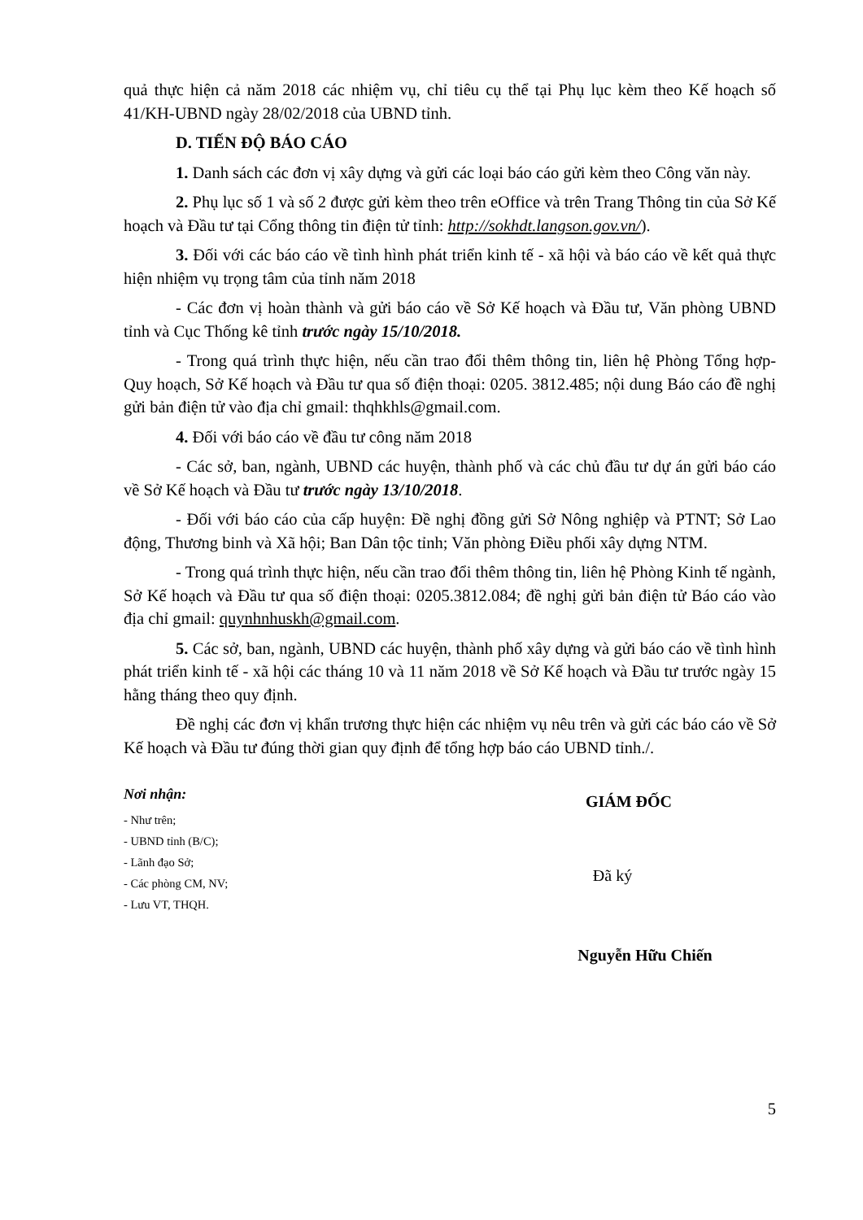quả thực hiện cả năm 2018 các nhiệm vụ, chỉ tiêu cụ thể tại Phụ lục kèm theo Kế hoạch số 41/KH-UBND ngày 28/02/2018 của UBND tỉnh.
D. TIẾN ĐỘ BÁO CÁO
1. Danh sách các đơn vị xây dựng và gửi các loại báo cáo gửi kèm theo Công văn này.
2. Phụ lục số 1 và số 2 được gửi kèm theo trên eOffice và trên Trang Thông tin của Sở Kế hoạch và Đầu tư tại Cổng thông tin điện tử tỉnh: http://sokhdt.langson.gov.vn/).
3. Đối với các báo cáo về tình hình phát triển kinh tế - xã hội và báo cáo về kết quả thực hiện nhiệm vụ trọng tâm của tỉnh năm 2018
- Các đơn vị hoàn thành và gửi báo cáo về Sở Kế hoạch và Đầu tư, Văn phòng UBND tỉnh và Cục Thống kê tỉnh trước ngày 15/10/2018.
- Trong quá trình thực hiện, nếu cần trao đổi thêm thông tin, liên hệ Phòng Tổng hợp- Quy hoạch, Sở Kế hoạch và Đầu tư qua số điện thoại: 0205. 3812.485; nội dung Báo cáo đề nghị gửi bản điện tử vào địa chỉ gmail: thqhkhls@gmail.com.
4. Đối với báo cáo về đầu tư công năm 2018
- Các sở, ban, ngành, UBND các huyện, thành phố và các chủ đầu tư dự án gửi báo cáo về Sở Kế hoạch và Đầu tư trước ngày 13/10/2018.
- Đối với báo cáo của cấp huyện: Đề nghị đồng gửi Sở Nông nghiệp và PTNT; Sở Lao động, Thương binh và Xã hội; Ban Dân tộc tỉnh; Văn phòng Điều phối xây dựng NTM.
- Trong quá trình thực hiện, nếu cần trao đổi thêm thông tin, liên hệ Phòng Kinh tế ngành, Sở Kế hoạch và Đầu tư qua số điện thoại: 0205.3812.084; đề nghị gửi bản điện tử Báo cáo vào địa chỉ gmail: quynhnhuskh@gmail.com.
5. Các sở, ban, ngành, UBND các huyện, thành phố xây dựng và gửi báo cáo về tình hình phát triển kinh tế - xã hội các tháng 10 và 11 năm 2018 về Sở Kế hoạch và Đầu tư trước ngày 15 hằng tháng theo quy định.
Đề nghị các đơn vị khẩn trương thực hiện các nhiệm vụ nêu trên và gửi các báo cáo về Sở Kế hoạch và Đầu tư đúng thời gian quy định để tổng hợp báo cáo UBND tỉnh./.
Nơi nhận:
- Như trên;
- UBND tỉnh (B/C);
- Lãnh đạo Sở;
- Các phòng CM, NV;
- Lưu VT, THQH.
GIÁM ĐỐC
Đã ký
Nguyễn Hữu Chiến
5